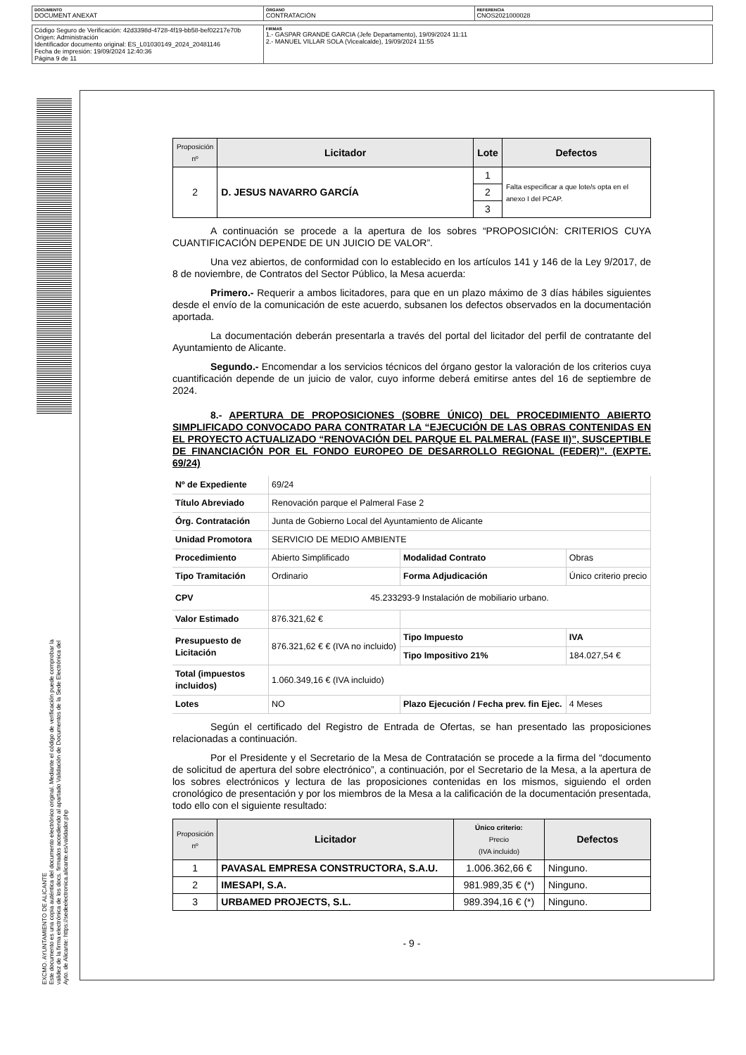| DOCUMENTO DOCUMENT ANEXAT | ÓRGANO CONTRATACIÓN | REFERENCIA CNOS2021000028 |
| Código Seguro de Verificación: 42d3398d-4728-4f19-bb58-bef02217e70b Origen: Administración Identificador documento original: ES_L01030149_2024_20481146 Fecha de impresión: 19/09/2024 12:40:36 Página 9 de 11 | FIRMAS 1.- GASPAR GRANDE GARCIA (Jefe Departamento), 19/09/2024 11:11 2.- MANUEL VILLAR SOLA (Vicealcalde), 19/09/2024 11:55 |
EXCMO. AYUNTAMIENTO DE ALICANTE
Este documento es una copia auténtica del documento electrónico original. Mediante el código de verificación puede comprobar la
validez de la firma electrónica de los docs. firmados accediendo al apartado Validación de Documentos de la Sede Electrónica del
Ayto. de Alicante: https://sedeelectronica.alicante.es/validador.php
| Proposición nº | Licitador | Lote | Defectos |
| --- | --- | --- | --- |
| 2 | D. JESUS NAVARRO GARCÍA | 1 | Falta especificar a que lote/s opta en el anexo I del PCAP. |
| | | 2 | |
| | | 3 | |
A continuación se procede a la apertura de los sobres “PROPOSICIÓN: CRITERIOS CUYA CUANTIFICACIÓN DEPENDE DE UN JUICIO DE VALOR”.
Una vez abiertos, de conformidad con lo establecido en los artículos 141 y 146 de la Ley 9/2017, de 8 de noviembre, de Contratos del Sector Público, la Mesa acuerda:
Primero.- Requerir a ambos licitadores, para que en un plazo máximo de 3 días hábiles siguientes desde el envío de la comunicación de este acuerdo, subsanen los defectos observados en la documentación aportada.
La documentación deberán presentarla a través del portal del licitador del perfil de contratante del Ayuntamiento de Alicante.
Segundo.- Encomendar a los servicios técnicos del órgano gestor la valoración de los criterios cuya cuantificación depende de un juicio de valor, cuyo informe deberá emitirse antes del 16 de septiembre de 2024.
8.- APERTURA DE PROPOSICIONES (SOBRE ÚNICO) DEL PROCEDIMIENTO ABIERTO SIMPLIFICADO CONVOCADO PARA CONTRATAR LA “EJECUCIÓN DE LAS OBRAS CONTENIDAS EN EL PROYECTO ACTUALIZADO “RENOVACIÓN DEL PARQUE EL PALMERAL (FASE II)”, SUSCEPTIBLE DE FINANCIACIÓN POR EL FONDO EUROPEO DE DESARROLLO REGIONAL (FEDER)”. (EXPTE. 69/24)
| Nº de Expediente | 69/24 | | |
| Título Abreviado | Renovación parque el Palmeral Fase 2 | | |
| Órg. Contratación | Junta de Gobierno Local del Ayuntamiento de Alicante | | |
| Unidad Promotora | SERVICIO DE MEDIO AMBIENTE | | |
| Procedimiento | Abierto Simplificado | Modalidad Contrato | Obras |
| Tipo Tramitación | Ordinario | Forma Adjudicación | Único criterio precio |
| CPV | 45.233293-9 Instalación de mobiliario urbano. | | |
| Valor Estimado | 876.321,62 € | | |
| Presupuesto de Licitación | 876.321,62 € € (IVA no incluido) | Tipo Impuesto | IVA |
| | | Tipo Impositivo 21% | 184.027,54 € |
| Total (impuestos incluidos) | 1.060.349,16 € (IVA incluido) | | |
| Lotes | NO | Plazo Ejecución / Fecha prev. fin Ejec. | 4 Meses |
Según el certificado del Registro de Entrada de Ofertas, se han presentado las proposiciones relacionadas a continuación.
Por el Presidente y el Secretario de la Mesa de Contratación se procede a la firma del “documento de solicitud de apertura del sobre electrónico”, a continuación, por el Secretario de la Mesa, a la apertura de los sobres electrónicos y lectura de las proposiciones contenidas en los mismos, siguiendo el orden cronológico de presentación y por los miembros de la Mesa a la calificación de la documentación presentada, todo ello con el siguiente resultado:
| Proposición nº | Licitador | Único criterio: Precio (IVA incluido) | Defectos |
| --- | --- | --- | --- |
| 1 | PAVASAL EMPRESA CONSTRUCTORA, S.A.U. | 1.006.362,66 € | Ninguno. |
| 2 | IMESAPI, S.A. | 981.989,35 € (*) | Ninguno. |
| 3 | URBAMED PROJECTS, S.L. | 989.394,16 € (*) | Ninguno. |
- 9 -